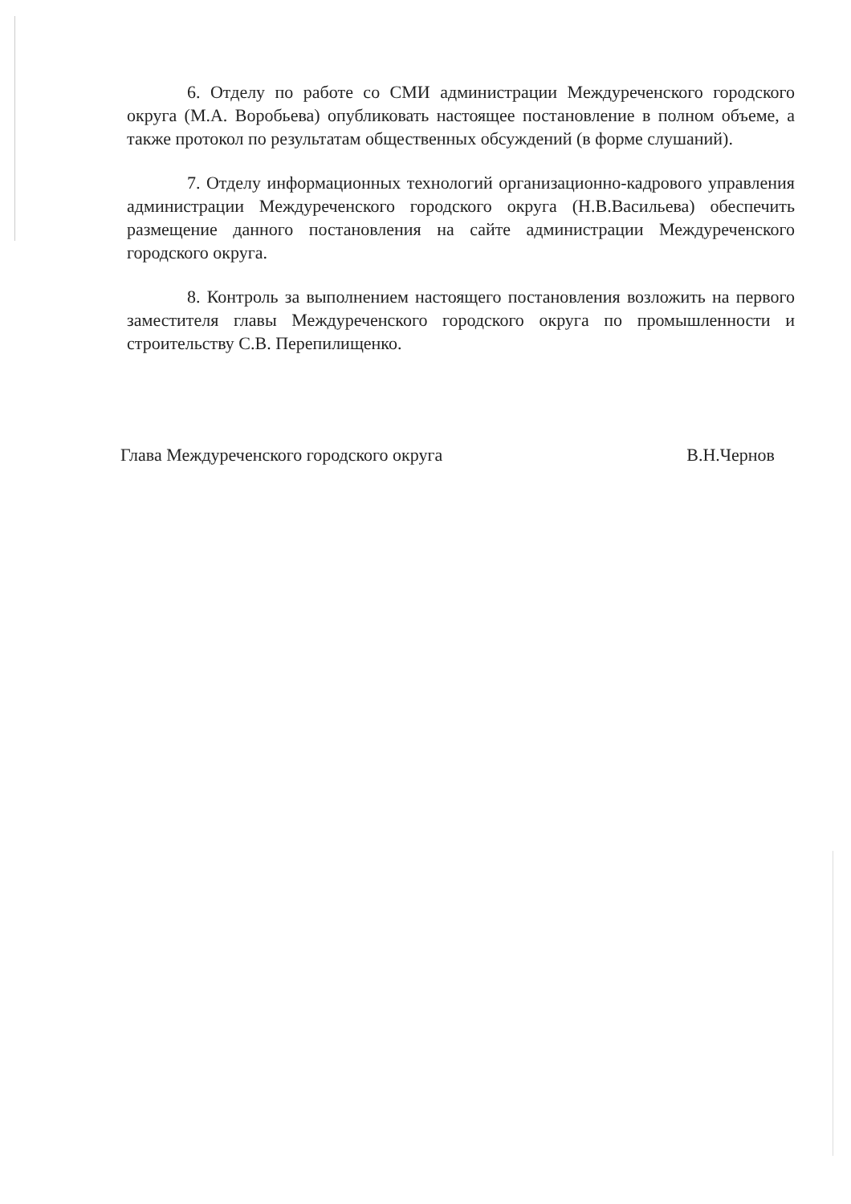6. Отделу по работе со СМИ администрации Междуреченского городского округа (М.А. Воробьева) опубликовать настоящее постановление в полном объеме, а также протокол по результатам общественных обсуждений (в форме слушаний).
7. Отделу информационных технологий организационно-кадрового управления администрации Междуреченского городского округа (Н.В.Васильева) обеспечить размещение данного постановления на сайте администрации Междуреченского городского округа.
8. Контроль за выполнением настоящего постановления возложить на первого заместителя главы Междуреченского городского округа по промышленности и строительству С.В. Перепилищенко.
Глава Междуреченского городского округа В.Н.Чернов